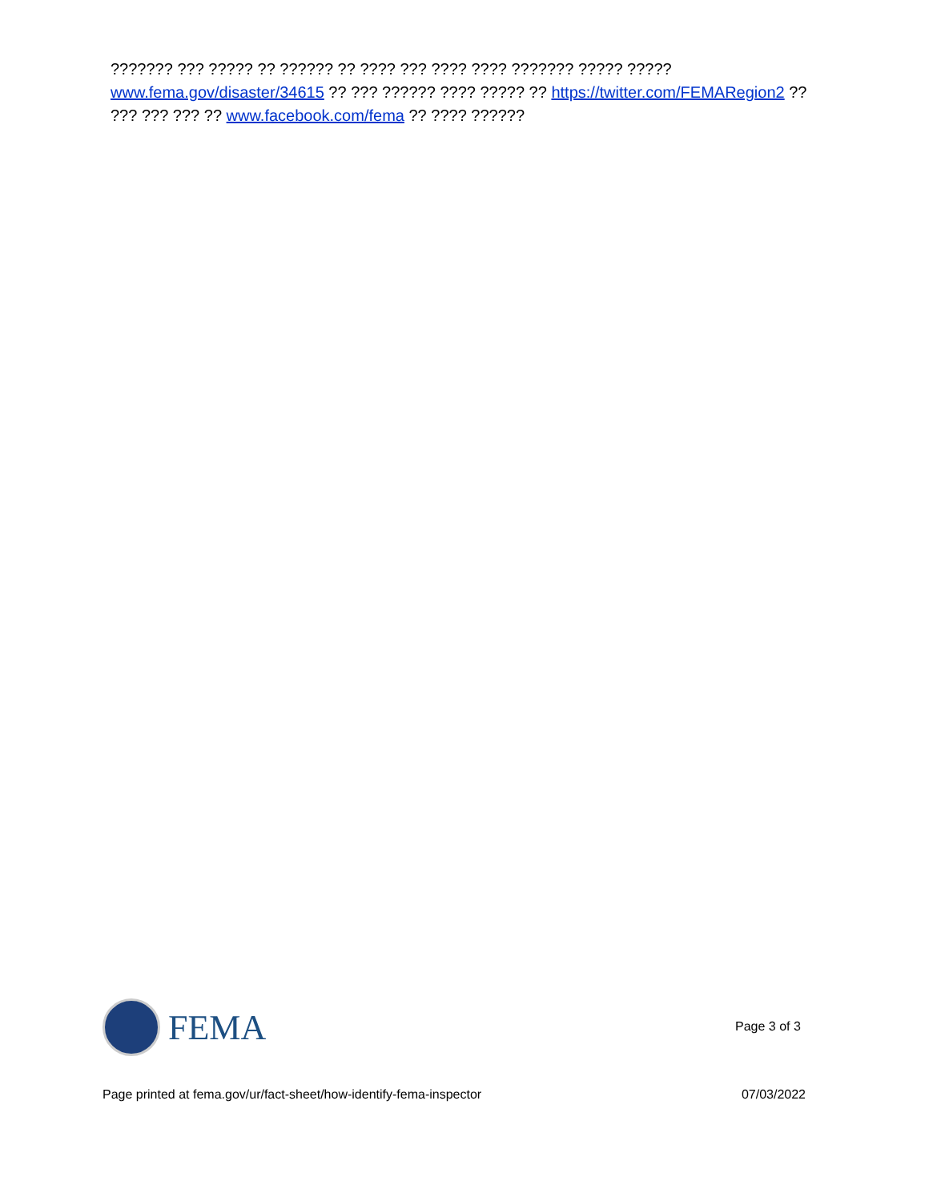??????? ??? ????? ?? ?????? ?? ???? ??? ???? ???? ??????? ????? ????? www.fema.gov/disaster/34615 ?? ??? ?????? ???? ????? ?? https://twitter.com/FEMARegion2 ?? ??? ??? ??? ?? www.facebook.com/fema ?? ???? ??????
FEMA
Page 3 of 3
Page printed at fema.gov/ur/fact-sheet/how-identify-fema-inspector 07/03/2022